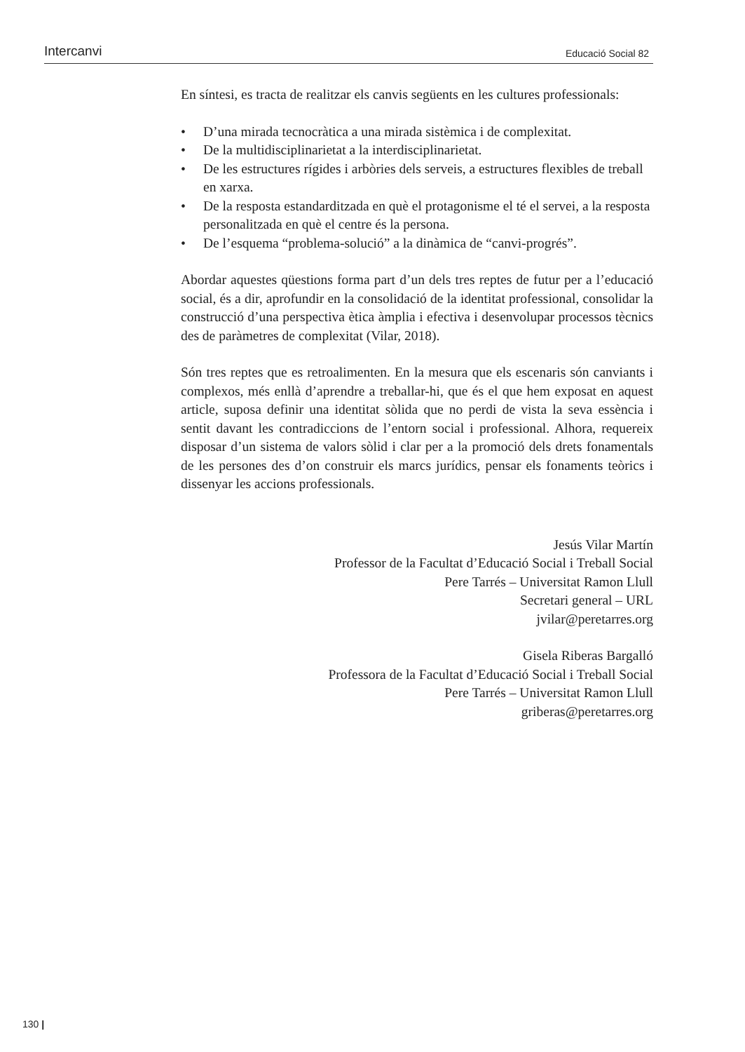Intercanvi Educació Social 82
En síntesi, es tracta de realitzar els canvis següents en les cultures professionals:
• D’una mirada tecnocràtica a una mirada sistèmica i de complexitat.
• De la multidisciplinarietat a la interdisciplinarietat.
• De les estructures rígides i arbòries dels serveis, a estructures flexibles de treball en xarxa.
• De la resposta estandarditzada en què el protagonisme el té el servei, a la resposta personalitzada en què el centre és la persona.
• De l’esquema “problema-solució” a la dinàmica de “canvi-progrés”.
Abordar aquestes qüestions forma part d’un dels tres reptes de futur per a l’educació social, és a dir, aprofundir en la consolidació de la identitat professional, consolidar la construcció d’una perspectiva ètica àmplia i efectiva i desenvolupar processos tècnics des de paràmetres de complexitat (Vilar, 2018).
Són tres reptes que es retroalimenten. En la mesura que els escenaris són canviants i complexos, més enllà d’aprendre a treballar-hi, que és el que hem exposat en aquest article, suposa definir una identitat sòlida que no perdi de vista la seva essència i sentit davant les contradiccions de l’entorn social i professional. Alhora, requereix disposar d’un sistema de valors sòlid i clar per a la promoció dels drets fonamentals de les persones des d’on construir els marcs jurídics, pensar els fonaments teòrics i dissenyar les accions professionals.
Jesús Vilar Martín
Professor de la Facultat d’Educació Social i Treball Social
Pere Tarrés – Universitat Ramon Llull
Secretari general – URL
jvilar@peretarres.org
Gisela Riberas Bargalló
Professora de la Facultat d’Educació Social i Treball Social
Pere Tarrés – Universitat Ramon Llull
griberas@peretarres.org
130 |